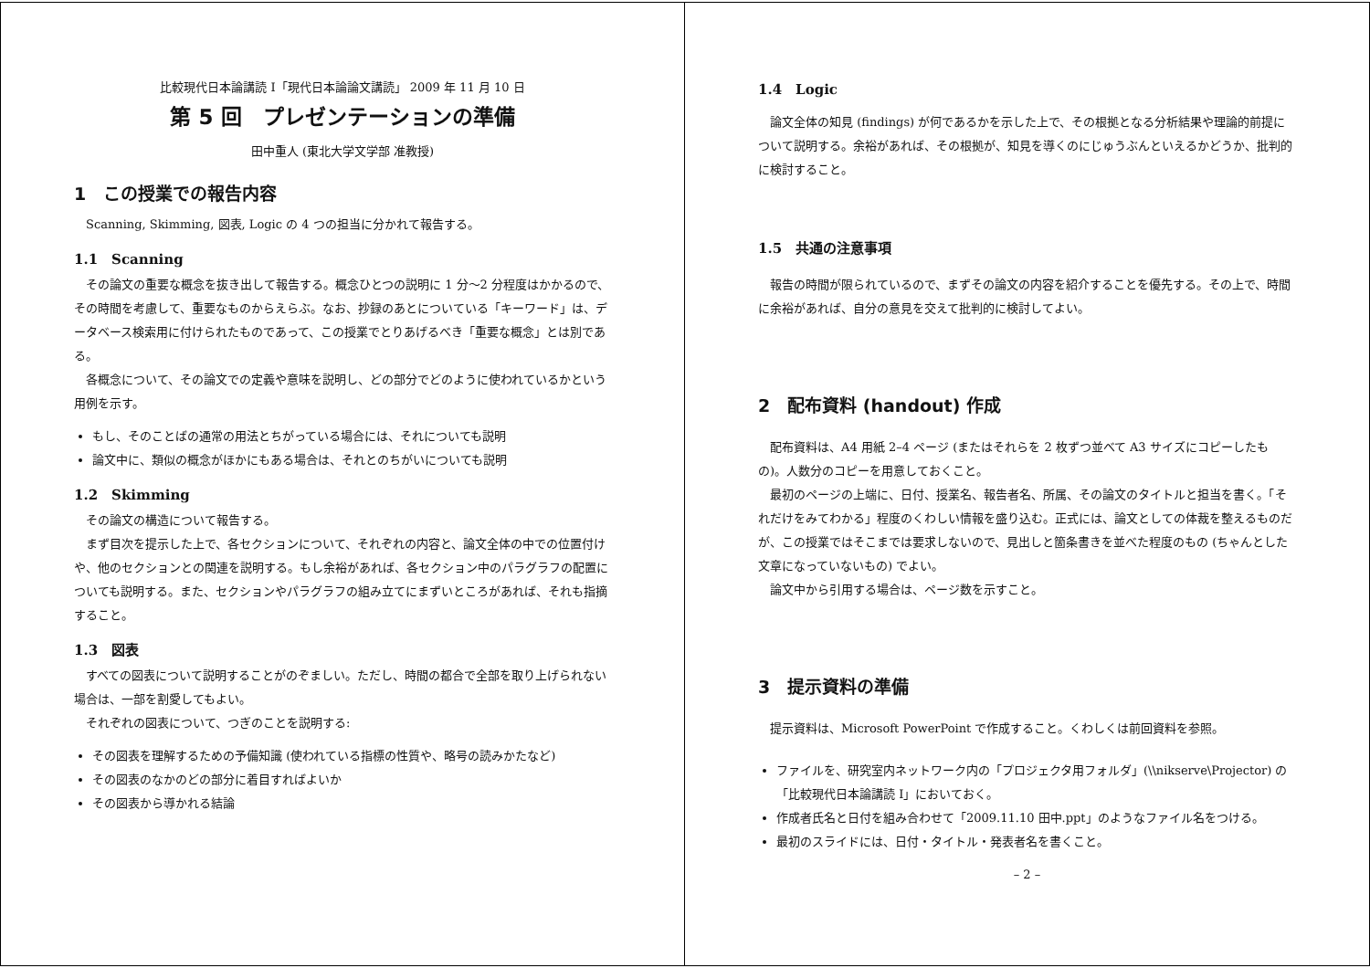比較現代日本論講読 I「現代日本論論文講読」 2009 年 11 月 10 日
第 5 回　プレゼンテーションの準備
田中重人 (東北大学文学部 准教授)
1　この授業での報告内容
Scanning, Skimming, 図表, Logic の 4 つの担当に分かれて報告する。
1.1　Scanning
その論文の重要な概念を抜き出して報告する。概念ひとつの説明に 1 分〜2 分程度はかかるので、その時間を考慮して、重要なものからえらぶ。なお、抄録のあとについている「キーワード」は、データベース検索用に付けられたものであって、この授業でとりあげるべき「重要な概念」とは別である。
各概念について、その論文での定義や意味を説明し、どの部分でどのように使われているかという用例を示す。
もし、そのことばの通常の用法とちがっている場合には、それについても説明
論文中に、類似の概念がほかにもある場合は、それとのちがいについても説明
1.2　Skimming
その論文の構造について報告する。
まず目次を提示した上で、各セクションについて、それぞれの内容と、論文全体の中での位置付けや、他のセクションとの関連を説明する。もし余裕があれば、各セクション中のパラグラフの配置についても説明する。また、セクションやパラグラフの組み立てにまずいところがあれば、それも指摘すること。
1.3　図表
すべての図表について説明することがのぞましい。ただし、時間の都合で全部を取り上げられない場合は、一部を割愛してもよい。
それぞれの図表について、つぎのことを説明する:
その図表を理解するための予備知識 (使われている指標の性質や、略号の読みかたなど)
その図表のなかのどの部分に着目すればよいか
その図表から導かれる結論
1.4　Logic
論文全体の知見 (findings) が何であるかを示した上で、その根拠となる分析結果や理論的前提について説明する。余裕があれば、その根拠が、知見を導くのにじゅうぶんといえるかどうか、批判的に検討すること。
1.5　共通の注意事項
報告の時間が限られているので、まずその論文の内容を紹介することを優先する。その上で、時間に余裕があれば、自分の意見を交えて批判的に検討してよい。
2　配布資料 (handout) 作成
配布資料は、A4 用紙 2–4 ページ (またはそれらを 2 枚ずつ並べて A3 サイズにコピーしたもの)。人数分のコピーを用意しておくこと。
最初のページの上端に、日付、授業名、報告者名、所属、その論文のタイトルと担当を書く。「それだけをみてわかる」程度のくわしい情報を盛り込む。正式には、論文としての体裁を整えるものだが、この授業ではそこまでは要求しないので、見出しと箇条書きを並べた程度のもの (ちゃんとした文章になっていないもの) でよい。
論文中から引用する場合は、ページ数を示すこと。
3　提示資料の準備
提示資料は、Microsoft PowerPoint で作成すること。くわしくは前回資料を参照。
ファイルを、研究室内ネットワーク内の「プロジェクタ用フォルダ」(\\nikserve\Projector) の「比較現代日本論講読 I」においておく。
作成者氏名と日付を組み合わせて「2009.11.10 田中.ppt」のようなファイル名をつける。
最初のスライドには、日付・タイトル・発表者名を書くこと。
– 2 –